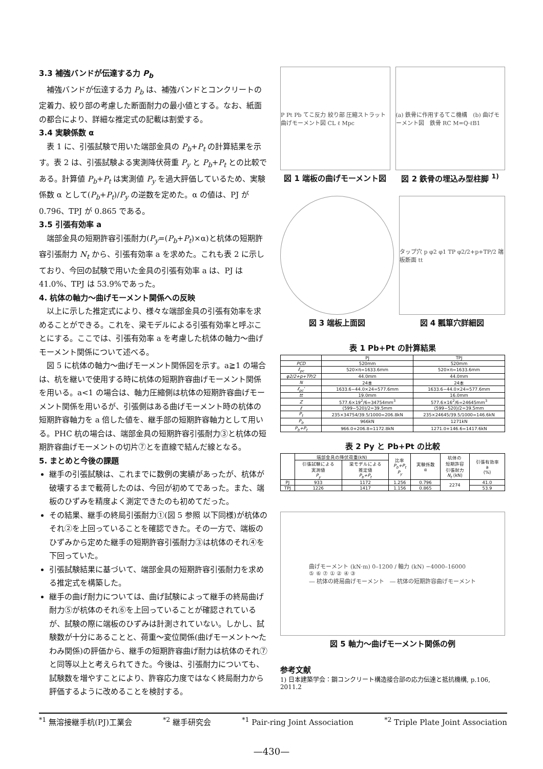3.3 補強バンドが伝達する力 P<sub>b</sub>
補強バンドが伝達する力 P<sub>b</sub> は、補強バンドとコンクリートの定着力、絞り部の考慮した断面耐力の最小値とする。なお、紙面の都合により、詳細な推定式の記載は割愛する。
3.4 実験係数 α
表 1 に、引張試験で用いた端部金具の P<sub>b</sub>+P<sub>t</sub> の計算結果を示す。表 2 は、引張試験よる実測降伏荷重 P<sub>y</sub> と P<sub>b</sub>+P<sub>t</sub> との比較である。計算値 P<sub>b</sub>+P<sub>t</sub> は実測値 P<sub>y</sub> を過大評価しているため、実験係数 α として(P<sub>b</sub>+P<sub>t</sub>)/P<sub>y</sub> の逆数を定めた。α の値は、PJ が 0.796、TPJ が 0.865 である。
3.5 引張有効率 a
端部金具の短期許容引張耐力(P<sub>y</sub>=(P<sub>b</sub>+P<sub>t</sub>)×α)と杭体の短期許容引張耐力 N<sub>t</sub> から、引張有効率 a を求めた。これも表 2 に示しており、今回の試験で用いた金具の引張有効率 a は、PJ は 41.0%、TPJ は 53.9%であった。
4. 杭体の軸力～曲げモーメント関係への反映
以上に示した推定式により、様々な端部金具の引張有効率を求めることができる。これを、梁モデルによる引張有効率と呼ぶことにする。ここでは、引張有効率 a を考慮した杭体の軸力～曲げモーメント関係について述べる。
図 5 に杭体の軸力～曲げモーメント関係図を示す。a≧1 の場合は、杭を継いで使用する時に杭体の短期許容曲げモーメント関係を用いる。a<1 の場合は、軸力圧縮側は杭体の短期許容曲げモーメント関係を用いるが、引張側はある曲げモーメント時の杭体の短期許容軸力を a 倍した値を、継手部の短期許容軸力として用いる。PHC 杭の場合は、端部金具の短期許容引張耐力③と杭体の短期許容曲げモーメントの切片⑦とを直線で結んだ線となる。
5. まとめと今後の課題
継手の引張試験は、これまでに数例の実績があったが、杭体が破壊するまで載荷したのは、今回が初めてであった。また、端板のひずみを精度よく測定できたのも初めてだった。
その結果、継手の終局引張耐力①(図 5 参照 以下同様)が杭体のそれ②を上回っていることを確認できた。その一方で、端板のひずみから定めた継手の短期許容引張耐力③は杭体のそれ④を下回っていた。
引張試験結果に基づいて、端部金具の短期許容引張耐力を求める推定式を構築した。
継手の曲げ耐力については、曲げ試験によって継手の終局曲げ耐力⑤が杭体のそれ⑥を上回っていることが確認されているが、試験の際に端板のひずみは計測されていない。しかし、試験数が十分にあることと、荷重～変位関係(曲げモーメント～たわみ関係)の評価から、継手の短期許容曲げ耐力は杭体のそれ⑦と同等以上と考えられてきた。今後は、引張耐力についても、試験数を増やすことにより、許容応力度ではなく終局耐力から評価するように改めることを検討する。
P Pt Pb てこ反力 絞り部 圧縮ストラット 曲げモーメント図 CL ℓ Mpc
図 1 端板の曲げモーメント図
(a) 鉄骨に作用するてこ機構　(b) 曲げモーメント図　鉄骨 RC M=Q·ℓB1
図 2 鉄骨の埋込み型柱脚 <sup>1)</sup>
図 3 端板上面図
タップ穴 p φ2 φ1 TP φ2/2+p+TP/2 端板断面 tt
図 4 瓢箪穴詳細図
表 1 Pb+Pt の計算結果
| | PJ | TPJ |
| --- | --- | --- |
| PCD | 520mm | 520mm |
| ℓ<sub>pc</sub> | 520×π=1633.6mm | 520×π=1633.6mm |
| φ2/2+p+TP/2 | 44.0mm | 44.0mm |
| N | 24本 | 24本 |
| ℓ<sub>pc</sub>' | 1633.6−44.0×24=577.6mm | 1633.6−44.0×24=577.6mm |
| tt | 19.0mm | 16.0mm |
| Z | 577.6×19<sup>2</sup>/6=34754mm<sup>3</sup> | 577.6×16<sup>2</sup>/6=24645mm<sup>3</sup> |
| ℓ | (599−520)/2=39.5mm | (599−520)/2=39.5mm |
| P<sub>t</sub> | 235×34754/39.5/1000=206.8kN | 235×24645/39.5/1000=146.6kN |
| P<sub>b</sub> | 966kN | 1271kN |
| P<sub>b</sub>+P<sub>t</sub> | 966.0+206.8=1172.8kN | 1271.0+146.6=1417.6kN |
表 2 Py と Pb+Pt の比較
| | 端部金具の降伏荷重(kN) | | 比率 P<sub>b</sub>+P<sub>t</sub> P<sub>y</sub> | 実験係数 α | 杭体の 短期許容 引張耐力 N<sub>t</sub> (kN) | 引張有効率 a (%) |
| --- | --- | --- | --- | --- | --- | --- |
| | 引張試験による 実測値 P<sub>y</sub> | 梁モデルによる 推定値 P<sub>b</sub>+P<sub>t</sub> | | | | |
| PJ | 933 | 1172 | 1.256 | 0.796 | 2274 | 41.0 |
| TPJ | 1226 | 1417 | 1.156 | 0.865 | | 53.9 |
曲げモーメント (kN·m) 0–1200 / 軸力 (kN) −4000–16000
⑤ ⑥ ⑦ ① ② ④ ③
― 杭体の終局曲げモーメント　― 杭体の短期許容曲げモーメント
図 5 軸力～曲げモーメント関係の例
参考文献
1) 日本建築学会：鋼コンクリート構造接合部の応力伝達と抵抗機構, p.106, 2011.2
<sup>*1</sup> 無溶接継手杭(PJ)工業会<sup>*2</sup> 継手研究会<sup>*1</sup> Pair-ring Joint Association<sup>*2</sup> Triple Plate Joint Association
—430—